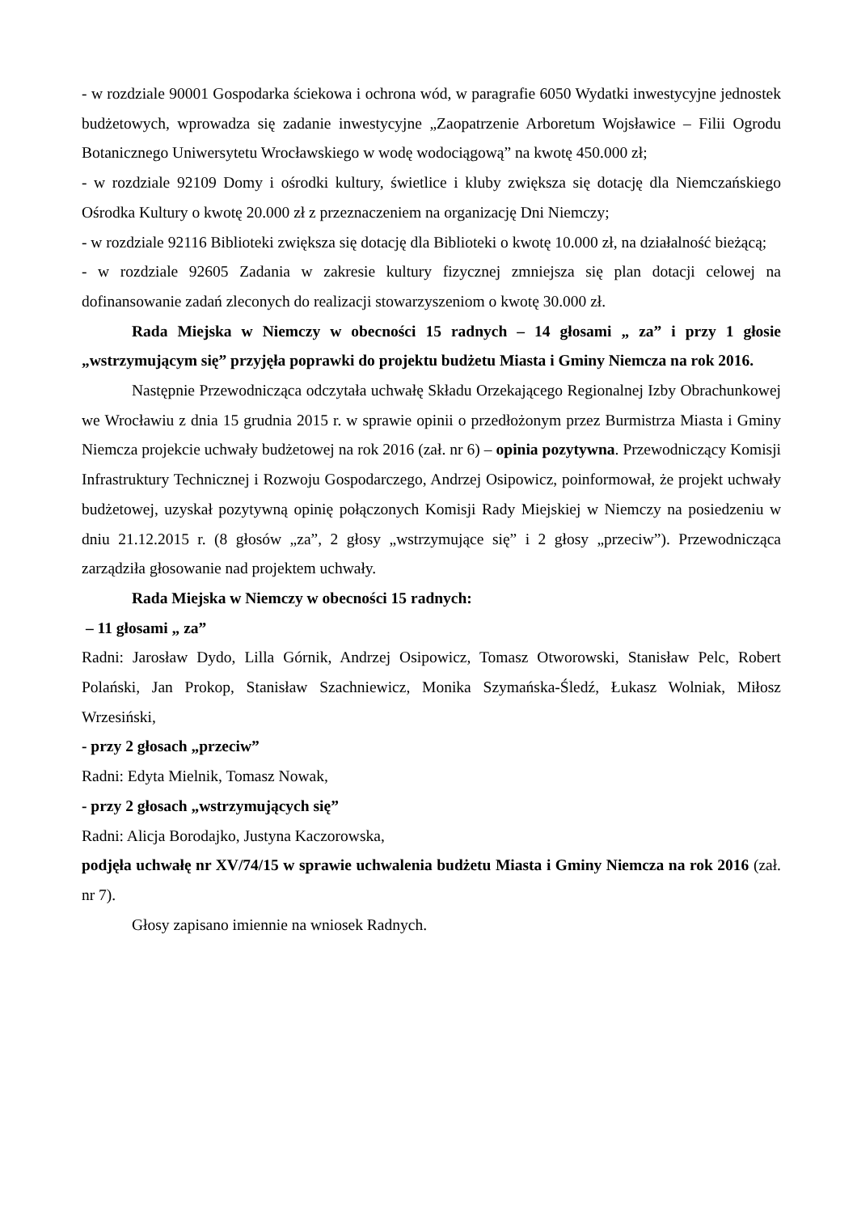- w rozdziale 90001 Gospodarka ściekowa i ochrona wód, w paragrafie 6050 Wydatki inwestycyjne jednostek budżetowych, wprowadza się zadanie inwestycyjne „Zaopatrzenie Arboretum Wojsławice – Filii Ogrodu Botanicznego Uniwersytetu Wrocławskiego w wodę wodociągową” na kwotę 450.000 zł;
- w rozdziale 92109 Domy i ośrodki kultury, świetlice i kluby zwiększa się dotację dla Niemczańskiego Ośrodka Kultury o kwotę 20.000 zł z przeznaczeniem na organizację Dni Niemczy;
- w rozdziale 92116 Biblioteki zwiększa się dotację dla Biblioteki o kwotę 10.000 zł, na działalność bieżącą;
- w rozdziale 92605 Zadania w zakresie kultury fizycznej zmniejsza się plan dotacji celowej na dofinansowanie zadań zleconych do realizacji stowarzyszeniom o kwotę 30.000 zł.
Rada Miejska w Niemczy w obecności 15 radnych – 14 głosami „ za” i przy 1 głosie „wstrzymującym się” przyjęła poprawki do projektu budżetu Miasta i Gminy Niemcza na rok 2016.
Następnie Przewodnicząca odczytała uchwałę Składu Orzekającego Regionalnej Izby Obrachunkowej we Wrocławiu z dnia 15 grudnia 2015 r. w sprawie opinii o przedłożonym przez Burmistrza Miasta i Gminy Niemcza projekcie uchwały budżetowej na rok 2016 (zał. nr 6) – opinia pozytywna. Przewodniczący Komisji Infrastruktury Technicznej i Rozwoju Gospodarczego, Andrzej Osipowicz, poinformował, że projekt uchwały budżetowej, uzyskał pozytywną opinię połączonych Komisji Rady Miejskiej w Niemczy na posiedzeniu w dniu 21.12.2015 r. (8 głosów „za”, 2 głosy „wstrzymujące się” i 2 głosy „przeciw”). Przewodnicząca zarządziła głosowanie nad projektem uchwały.
Rada Miejska w Niemczy w obecności 15 radnych:
– 11 głosami „ za”
Radni: Jarosław Dydo, Lilla Górnik, Andrzej Osipowicz, Tomasz Otworowski, Stanisław Pelc, Robert Polański, Jan Prokop, Stanisław Szachniewicz, Monika Szymańska-Śledź, Łukasz Wolniak, Miłosz Wrzesiński,
- przy 2 głosach „przeciw”
Radni: Edyta Mielnik, Tomasz Nowak,
- przy 2 głosach „wstrzymujących się”
Radni: Alicja Borodajko, Justyna Kaczorowska,
podjęła uchwałę nr XV/74/15 w sprawie uchwalenia budżetu Miasta i Gminy Niemcza na rok 2016 (zał. nr 7).
Głosy zapisano imiennie na wniosek Radnych.